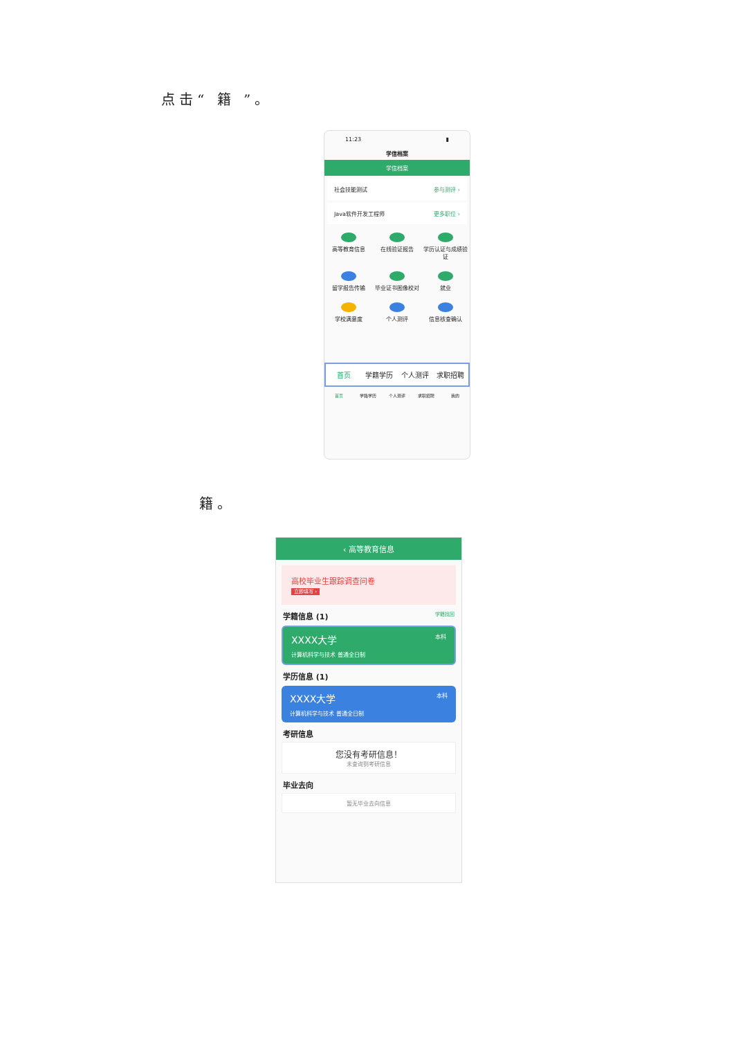点击“ 籍 ”。
11:23 ▮
学信档案
学信档案
社会技能测试 参与测评 ›
Java软件开发工程师 更多职位 ›
高等教育信息 在线验证报告 学历认证与成绩验证
留学报告传输 毕业证书图像校对 就业
学校满意度 个人测评 信息核查确认
首页 学籍学历 个人测评 求职招聘
首页 学籍学历 个人测评 求职招聘 我的
籍。
‹ 高等教育信息
高校毕业生跟踪调查问卷
立即填写 ›
学籍信息 (1) 学籍找回
XXXX大学 本科
计算机科学与技术 普通全日制
学历信息 (1)
XXXX大学 本科
计算机科学与技术 普通全日制
考研信息
您没有考研信息！
未查询到考研信息
毕业去向
暂无毕业去向信息